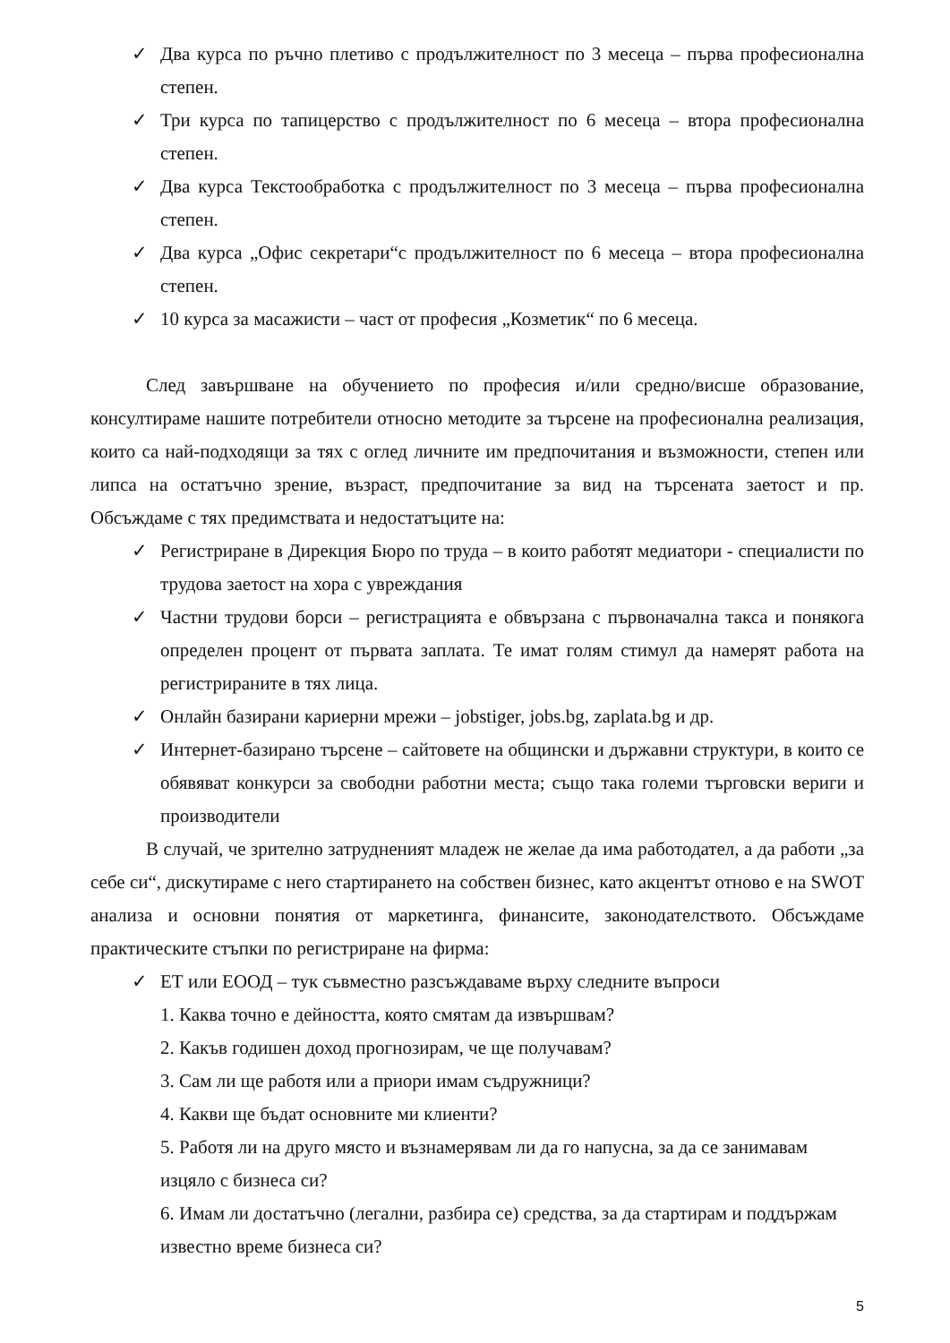✓ Два курса по ръчно плетиво с продължителност по 3 месеца – първа професионална степен.
✓ Три курса по тапицерство с продължителност по 6 месеца – втора професионална степен.
✓ Два курса Текстообработка с продължителност по 3 месеца – първа професионална степен.
✓ Два курса „Офис секретари“с продължителност по 6 месеца – втора професионална степен.
✓ 10 курса за масажисти – част от професия „Козметик“ по 6 месеца.
След завършване на обучението по професия и/или средно/висше образование, консултираме нашите потребители относно методите за търсене на професионална реализация, които са най-подходящи за тях с оглед личните им предпочитания и възможности, степен или липса на остатъчно зрение, възраст, предпочитание за вид на търсената заетост и пр. Обсъждаме с тях предимствата и недостатъците на:
✓ Регистриране в Дирекция Бюро по труда – в които работят медиатори - специалисти по трудова заетост на хора с увреждания
✓ Частни трудови борси – регистрацията е обвързана с първоначална такса и понякога определен процент от първата заплата. Те имат голям стимул да намерят работа на регистрираните в тях лица.
✓ Онлайн базирани кариерни мрежи – jobstiger, jobs.bg, zaplata.bg и др.
✓ Интернет-базирано търсене – сайтовете на общински и държавни структури, в които се обявяват конкурси за свободни работни места; също така големи търговски вериги и производители
В случай, че зрително затрудненият младеж не желае да има работодател, а да работи „за себе си“, дискутираме с него стартирането на собствен бизнес, като акцентът отново е на SWOT анализа и основни понятия от маркетинга, финансите, законодателството. Обсъждаме практическите стъпки по регистриране на фирма:
✓ ЕТ или ЕООД – тук съвместно разсъждаваме върху следните въпроси
1. Каква точно е дейността, която смятам да извършвам?
2. Какъв годишен доход прогнозирам, че ще получавам?
3. Сам ли ще работя или а приори имам съдружници?
4. Какви ще бъдат основните ми клиенти?
5. Работя ли на друго място и възнамерявам ли да го напусна, за да се занимавам изцяло с бизнеса си?
6. Имам ли достатъчно (легални, разбира се) средства, за да стартирам и поддържам известно време бизнеса си?
5